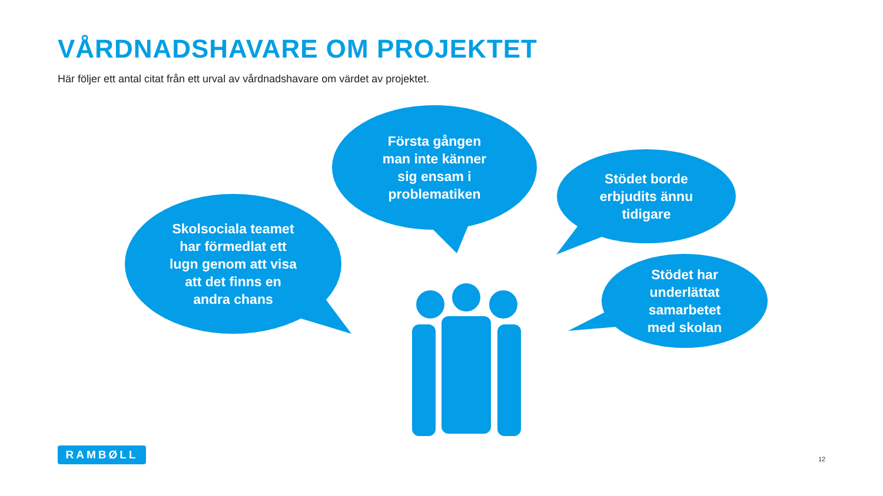VÅRDNADSHAVARE OM PROJEKTET
Här följer ett antal citat från ett urval av vårdnadshavare om värdet av projektet.
Första gången
man inte känner
sig ensam i
problematiken
Stödet borde
erbjudits ännu
tidigare
Skolsociala teamet
har förmedlat ett
lugn genom att visa
att det finns en
andra chans
Stödet har
underlättat
samarbetet
med skolan
RAMBØLL
12